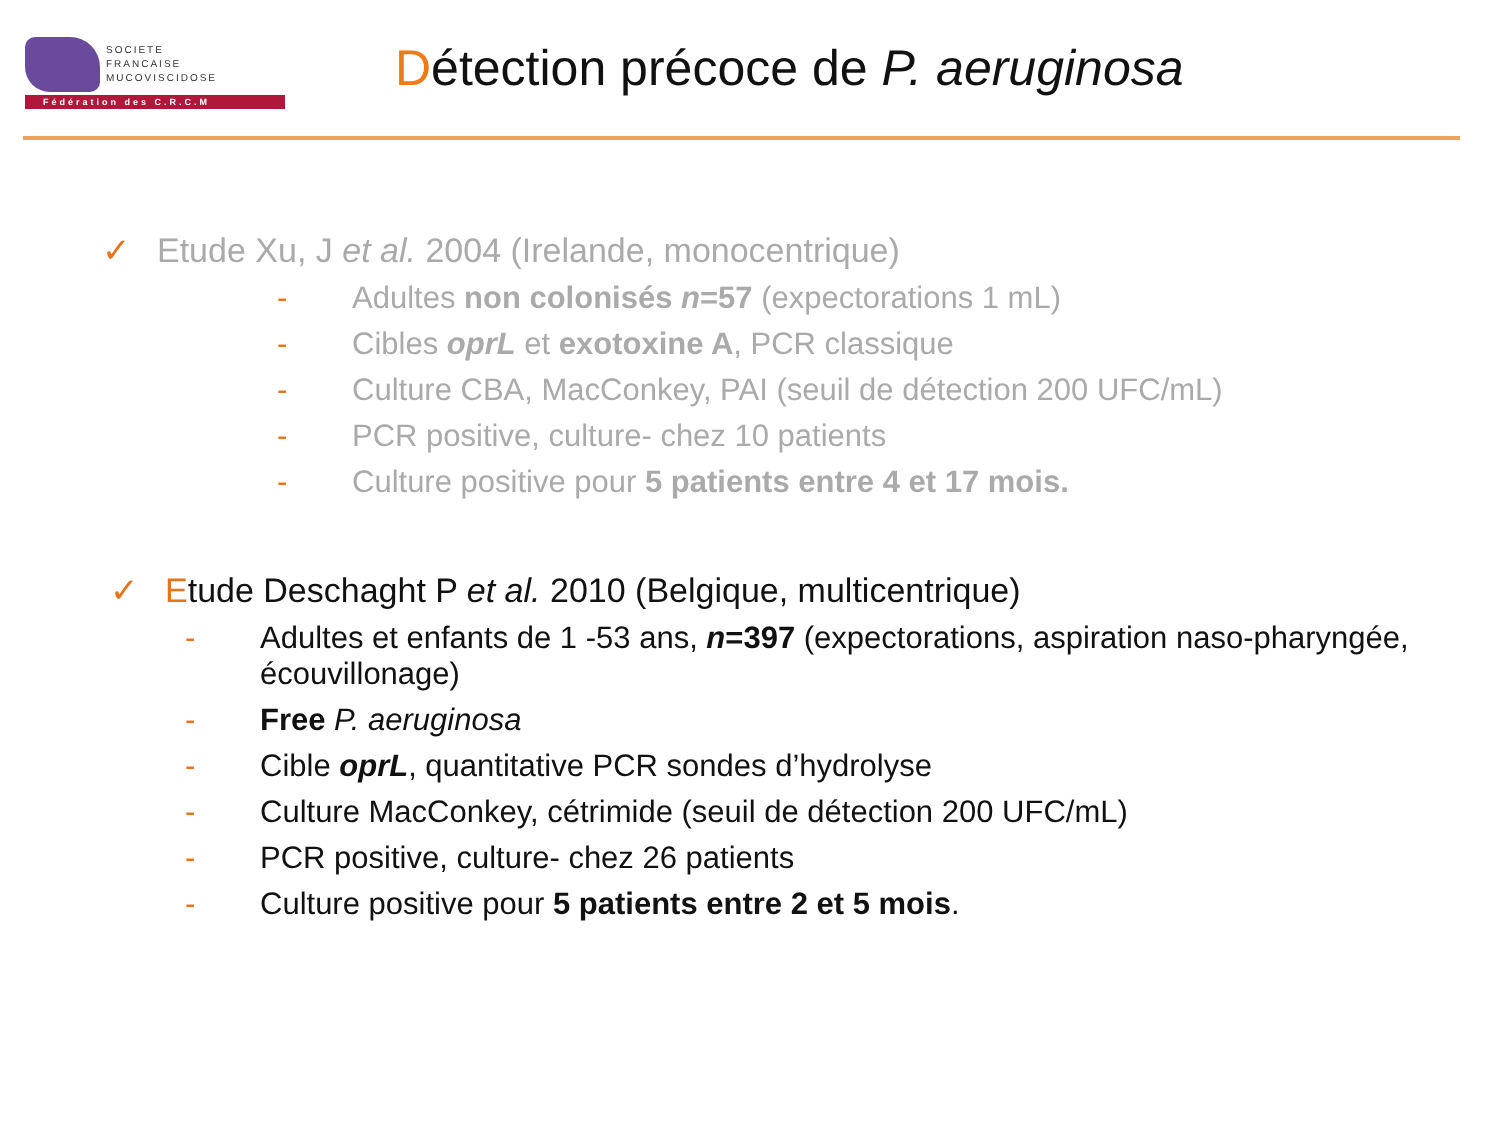SOCIETE
FRANCAISE
MUCOVISCIDOSE
Fédération des C.R.C.M
Détection précoce de P. aeruginosa
✓ Etude Xu, J et al. 2004 (Irelande, monocentrique)
- Adultes non colonisés n=57 (expectorations 1 mL)
- Cibles oprL et exotoxine A, PCR classique
- Culture CBA, MacConkey, PAI (seuil de détection 200 UFC/mL)
- PCR positive, culture- chez 10 patients
- Culture positive pour 5 patients entre 4 et 17 mois.
✓ Etude Deschaght P et al. 2010 (Belgique, multicentrique)
- Adultes et enfants de 1 -53 ans, n=397 (expectorations, aspiration naso-pharyngée, écouvillonage)
- Free P. aeruginosa
- Cible oprL, quantitative PCR sondes d’hydrolyse
- Culture MacConkey, cétrimide (seuil de détection 200 UFC/mL)
- PCR positive, culture- chez 26 patients
- Culture positive pour 5 patients entre 2 et 5 mois.